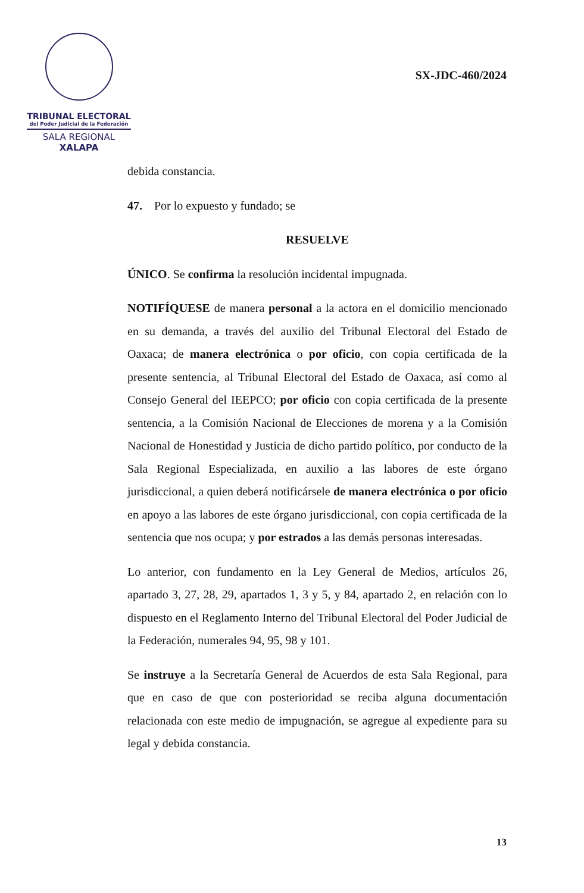TRIBUNAL ELECTORAL
del Poder Judicial de la Federación
SALA REGIONAL
XALAPA
SX-JDC-460/2024
debida constancia.
47. Por lo expuesto y fundado; se
RESUELVE
ÚNICO. Se confirma la resolución incidental impugnada.
NOTIFÍQUESE de manera personal a la actora en el domicilio mencionado en su demanda, a través del auxilio del Tribunal Electoral del Estado de Oaxaca; de manera electrónica o por oficio, con copia certificada de la presente sentencia, al Tribunal Electoral del Estado de Oaxaca, así como al Consejo General del IEEPCO; por oficio con copia certificada de la presente sentencia, a la Comisión Nacional de Elecciones de morena y a la Comisión Nacional de Honestidad y Justicia de dicho partido político, por conducto de la Sala Regional Especializada, en auxilio a las labores de este órgano jurisdiccional, a quien deberá notificársele de manera electrónica o por oficio en apoyo a las labores de este órgano jurisdiccional, con copia certificada de la sentencia que nos ocupa; y por estrados a las demás personas interesadas.
Lo anterior, con fundamento en la Ley General de Medios, artículos 26, apartado 3, 27, 28, 29, apartados 1, 3 y 5, y 84, apartado 2, en relación con lo dispuesto en el Reglamento Interno del Tribunal Electoral del Poder Judicial de la Federación, numerales 94, 95, 98 y 101.
Se instruye a la Secretaría General de Acuerdos de esta Sala Regional, para que en caso de que con posterioridad se reciba alguna documentación relacionada con este medio de impugnación, se agregue al expediente para su legal y debida constancia.
13